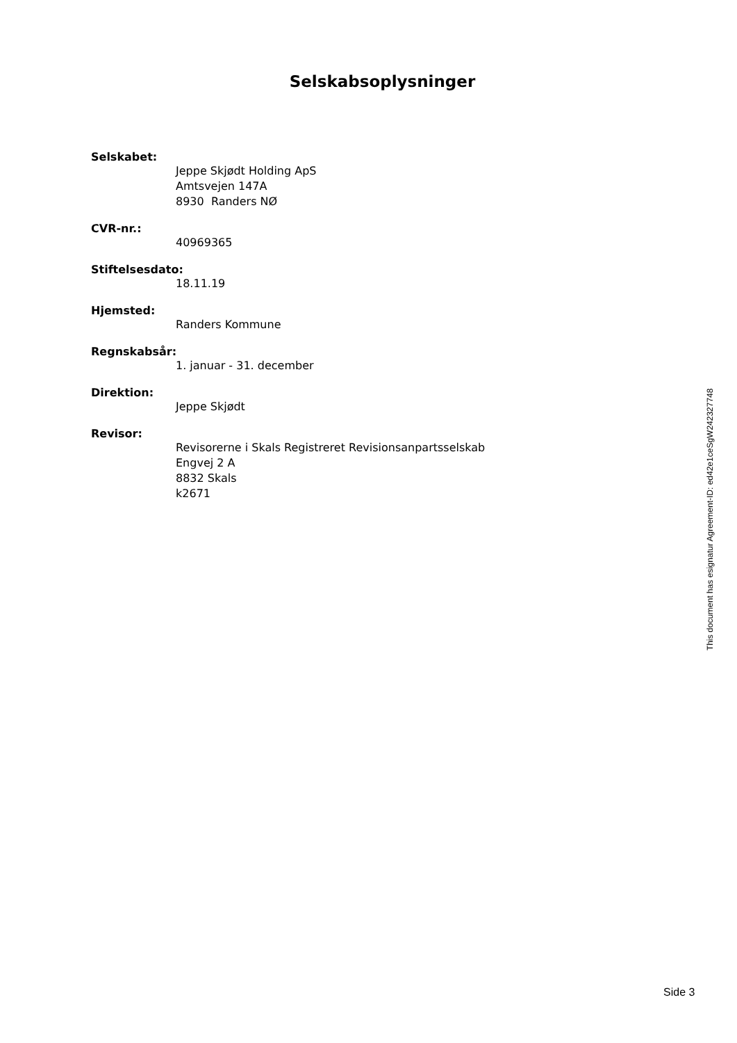Selskabsoplysninger
Selskabet:
Jeppe Skjødt Holding ApS
Amtsvejen 147A
8930 Randers NØ
CVR-nr.:
40969365
Stiftelsesdato:
18.11.19
Hjemsted:
Randers Kommune
Regnskabsår:
1. januar - 31. december
Direktion:
Jeppe Skjødt
Revisor:
Revisorerne i Skals Registreret Revisionsanpartsselskab
Engvej 2 A
8832 Skals
k2671
This document has esignatur Agreement-ID: ed42e1ceSgW242327748
Side 3